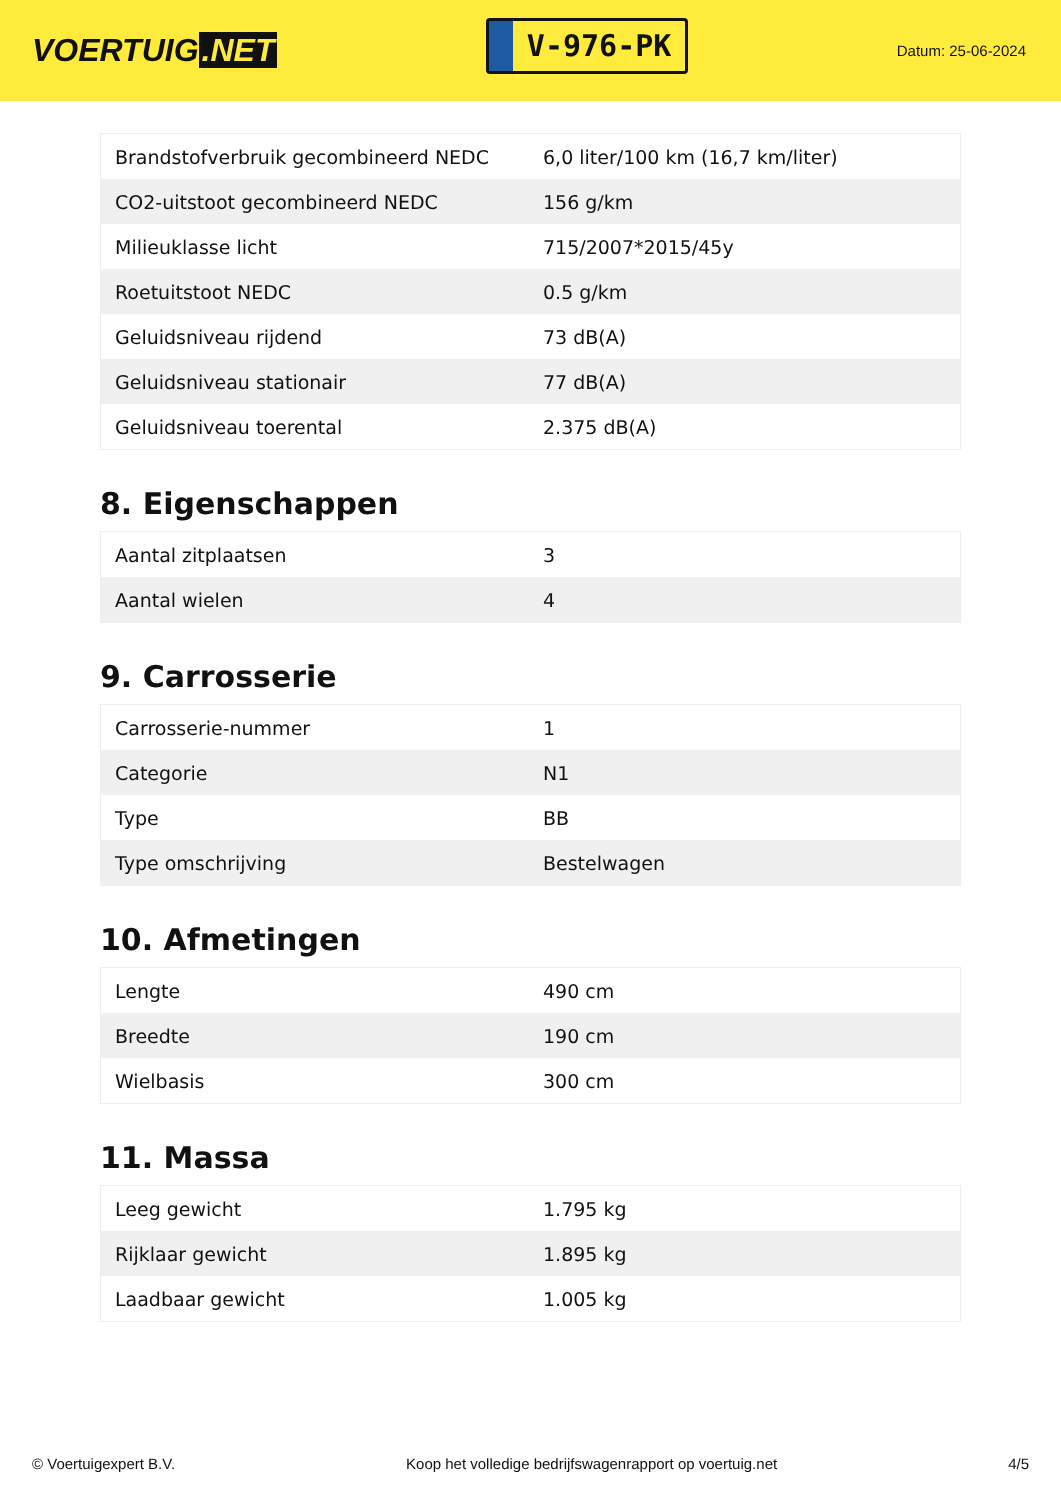VOERTUIG.NET
V-976-PK
Datum: 25-06-2024
| Brandstofverbruik gecombineerd NEDC | 6,0 liter/100 km (16,7 km/liter) |
| CO2-uitstoot gecombineerd NEDC | 156 g/km |
| Milieuklasse licht | 715/2007*2015/45y |
| Roetuitstoot NEDC | 0.5 g/km |
| Geluidsniveau rijdend | 73 dB(A) |
| Geluidsniveau stationair | 77 dB(A) |
| Geluidsniveau toerental | 2.375 dB(A) |
8. Eigenschappen
| Aantal zitplaatsen | 3 |
| Aantal wielen | 4 |
9. Carrosserie
| Carrosserie-nummer | 1 |
| Categorie | N1 |
| Type | BB |
| Type omschrijving | Bestelwagen |
10. Afmetingen
| Lengte | 490 cm |
| Breedte | 190 cm |
| Wielbasis | 300 cm |
11. Massa
| Leeg gewicht | 1.795 kg |
| Rijklaar gewicht | 1.895 kg |
| Laadbaar gewicht | 1.005 kg |
© Voertuigexpert B.V. Koop het volledige bedrijfswagenrapport op voertuig.net 4/5